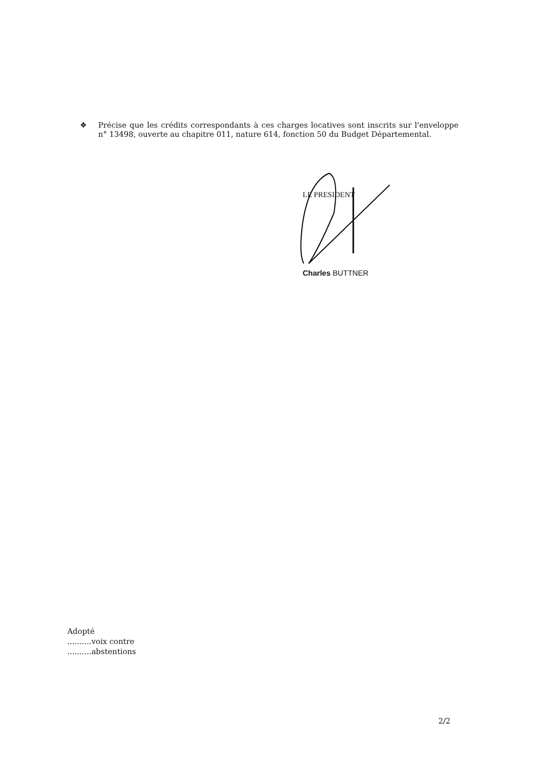❖ Précise que les crédits correspondants à ces charges locatives sont inscrits sur l'enveloppe n° 13498, ouverte au chapitre 011, nature 614, fonction 50 du Budget Départemental.
LE PRESIDENT
Charles BUTTNER
Adopté
..........voix contre
..........abstentions
2/2